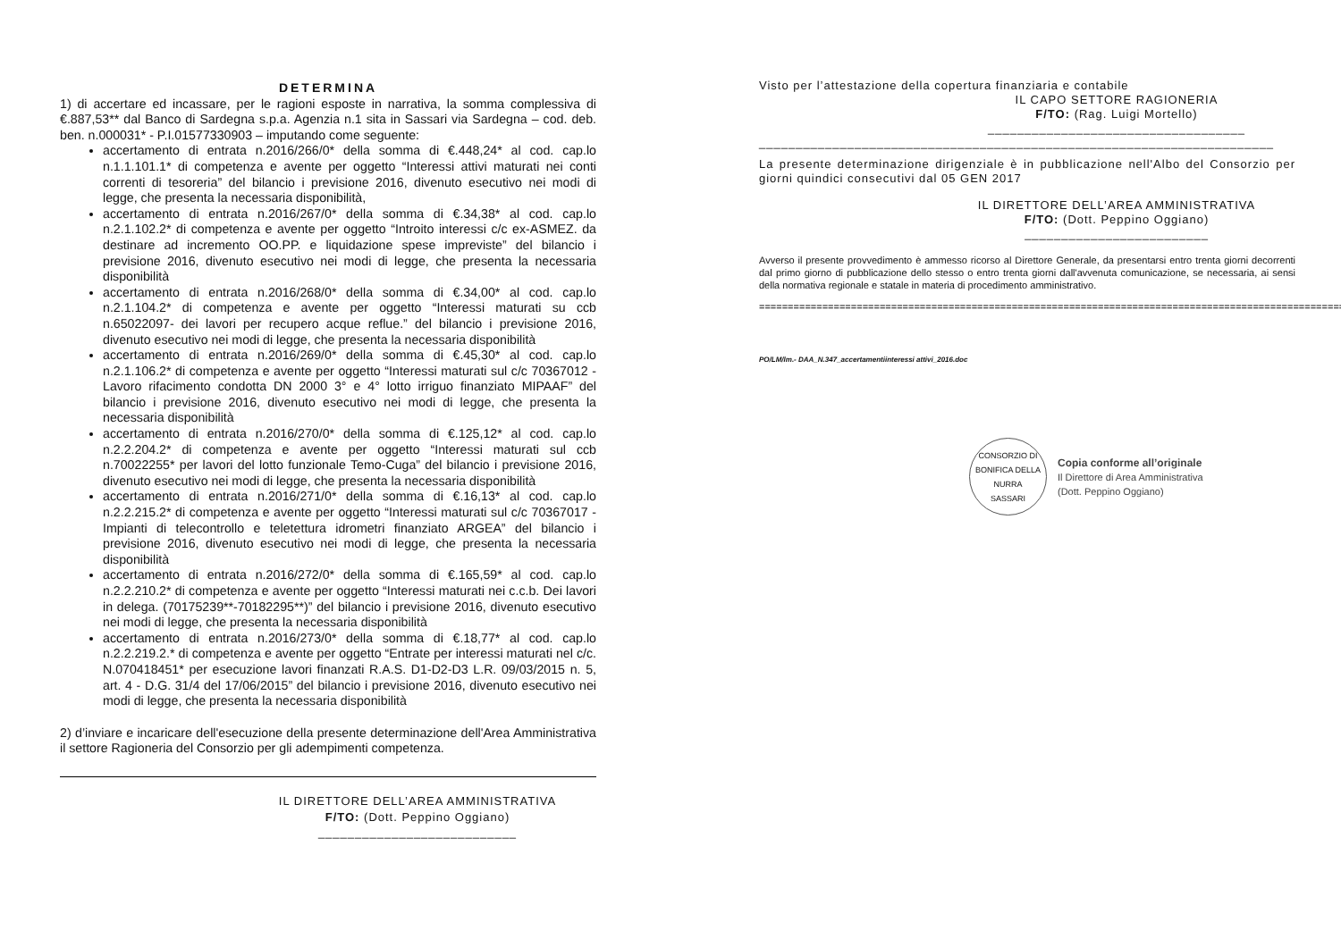DETERMINA
1) di accertare ed incassare, per le ragioni esposte in narrativa, la somma complessiva di €.887,53** dal Banco di Sardegna s.p.a. Agenzia n.1 sita in Sassari via Sardegna – cod. deb. ben. n.000031* - P.I.01577330903 – imputando come seguente:
accertamento di entrata n.2016/266/0* della somma di €.448,24* al cod. cap.lo n.1.1.101.1* di competenza e avente per oggetto “Interessi attivi maturati nei conti correnti di tesoreria” del bilancio i previsione 2016, divenuto esecutivo nei modi di legge, che presenta la necessaria disponibilità,
accertamento di entrata n.2016/267/0* della somma di €.34,38* al cod. cap.lo n.2.1.102.2* di competenza e avente per oggetto “Introito interessi c/c ex-ASMEZ. da destinare ad incremento OO.PP. e liquidazione spese impreviste” del bilancio i previsione 2016, divenuto esecutivo nei modi di legge, che presenta la necessaria disponibilità
accertamento di entrata n.2016/268/0* della somma di €.34,00* al cod. cap.lo n.2.1.104.2* di competenza e avente per oggetto “Interessi maturati su ccb n.65022097- dei lavori per recupero acque reflue.” del bilancio i previsione 2016, divenuto esecutivo nei modi di legge, che presenta la necessaria disponibilità
accertamento di entrata n.2016/269/0* della somma di €.45,30* al cod. cap.lo n.2.1.106.2* di competenza e avente per oggetto “Interessi maturati sul c/c 70367012 - Lavoro rifacimento condotta DN 2000 3° e 4° lotto irriguo finanziato MIPAAF” del bilancio i previsione 2016, divenuto esecutivo nei modi di legge, che presenta la necessaria disponibilità
accertamento di entrata n.2016/270/0* della somma di €.125,12* al cod. cap.lo n.2.2.204.2* di competenza e avente per oggetto “Interessi maturati sul ccb n.70022255* per lavori del lotto funzionale Temo-Cuga” del bilancio i previsione 2016, divenuto esecutivo nei modi di legge, che presenta la necessaria disponibilità
accertamento di entrata n.2016/271/0* della somma di €.16,13* al cod. cap.lo n.2.2.215.2* di competenza e avente per oggetto “Interessi maturati sul c/c 70367017 - Impianti di telecontrollo e teletettura idrometri finanziato ARGEA” del bilancio i previsione 2016, divenuto esecutivo nei modi di legge, che presenta la necessaria disponibilità
accertamento di entrata n.2016/272/0* della somma di €.165,59* al cod. cap.lo n.2.2.210.2* di competenza e avente per oggetto “Interessi maturati nei c.c.b. Dei lavori in delega. (70175239**-70182295**)” del bilancio i previsione 2016, divenuto esecutivo nei modi di legge, che presenta la necessaria disponibilità
accertamento di entrata n.2016/273/0* della somma di €.18,77* al cod. cap.lo n.2.2.219.2.* di competenza e avente per oggetto “Entrate per interessi maturati nel c/c. N.070418451* per esecuzione lavori finanzati R.A.S. D1-D2-D3 L.R. 09/03/2015 n. 5, art. 4 - D.G. 31/4 del 17/06/2015” del bilancio i previsione 2016, divenuto esecutivo nei modi di legge, che presenta la necessaria disponibilità
2) d’inviare e incaricare dell'esecuzione della presente determinazione dell'Area Amministrativa il settore Ragioneria del Consorzio per gli adempimenti competenza.
IL DIRETTORE DELL’AREA AMMINISTRATIVA
F/TO: (Dott. Peppino Oggiano)
___________________________
Visto per l’attestazione della copertura finanziaria e contabile
IL CAPO SETTORE RAGIONERIA
F/TO: (Rag. Luigi Mortello)
___________________________________
______________________________________________________________________
La presente determinazione dirigenziale è in pubblicazione nell'Albo del Consorzio per giorni quindici consecutivi dal 05 GEN 2017
IL DIRETTORE DELL’AREA AMMINISTRATIVA
F/TO: (Dott. Peppino Oggiano)
_________________________
Avverso il presente provvedimento è ammesso ricorso al Direttore Generale, da presentarsi entro trenta giorni decorrenti dal primo giorno di pubblicazione dello stesso o entro trenta giorni dall'avvenuta comunicazione, se necessaria, ai sensi della normativa regionale e statale in materia di procedimento amministrativo.
=======================================================================================================
PO/LM/lm.- DAA_N.347_accertamentiinteressi attivi_2016.doc
CONSORZIO DI BONIFICA DELLA NURRA
SASSARI
Copia conforme all’originale
Il Direttore di Area Amministrativa
(Dott. Peppino Oggiano)